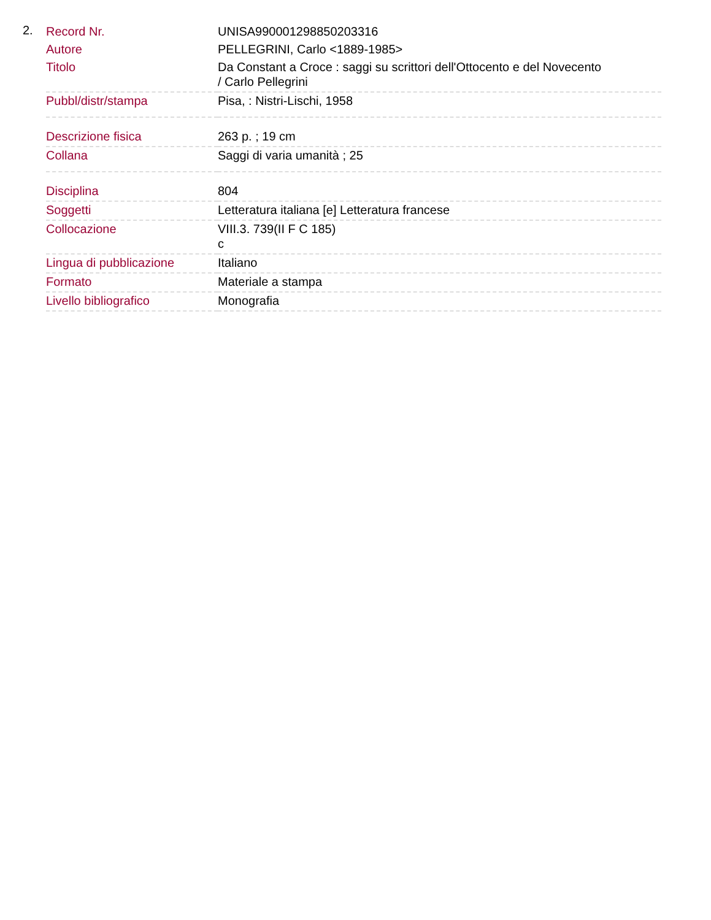2.
| Record Nr. | UNISA990001298850203316 |
| Autore | PELLEGRINI, Carlo <1889-1985> |
| Titolo | Da Constant a Croce : saggi su scrittori dell'Ottocento e del Novecento / Carlo Pellegrini |
| Pubbl/distr/stampa | Pisa, : Nistri-Lischi, 1958 |
| Descrizione fisica | 263 p. ; 19 cm |
| Collana | Saggi di varia umanità ; 25 |
| Disciplina | 804 |
| Soggetti | Letteratura italiana [e] Letteratura francese |
| Collocazione | VIII.3. 739(II F C 185) c |
| Lingua di pubblicazione | Italiano |
| Formato | Materiale a stampa |
| Livello bibliografico | Monografia |